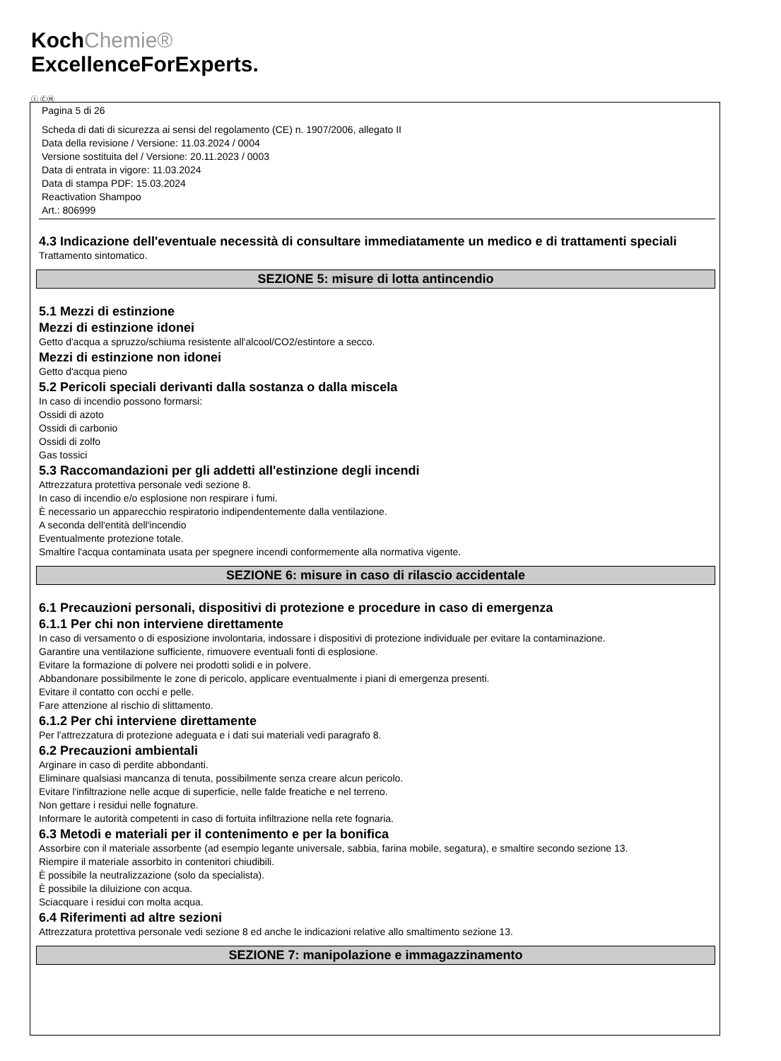KochChemie®
ExcellenceForExperts.
Ⓘ ⒸⒽ
Pagina 5 di 26
Scheda di dati di sicurezza ai sensi del regolamento (CE) n. 1907/2006, allegato II
Data della revisione / Versione: 11.03.2024 / 0004
Versione sostituita del / Versione: 20.11.2023 / 0003
Data di entrata in vigore: 11.03.2024
Data di stampa PDF: 15.03.2024
Reactivation Shampoo
Art.: 806999
4.3 Indicazione dell'eventuale necessità di consultare immediatamente un medico e di trattamenti speciali
Trattamento sintomatico.
SEZIONE 5: misure di lotta antincendio
5.1 Mezzi di estinzione
Mezzi di estinzione idonei
Getto d'acqua a spruzzo/schiuma resistente all'alcool/CO2/estintore a secco.
Mezzi di estinzione non idonei
Getto d'acqua pieno
5.2 Pericoli speciali derivanti dalla sostanza o dalla miscela
In caso di incendio possono formarsi:
Ossidi di azoto
Ossidi di carbonio
Ossidi di zolfo
Gas tossici
5.3 Raccomandazioni per gli addetti all'estinzione degli incendi
Attrezzatura protettiva personale vedi sezione 8.
In caso di incendio e/o esplosione non respirare i fumi.
È necessario un apparecchio respiratorio indipendentemente dalla ventilazione.
A seconda dell'entità dell'incendio
Eventualmente protezione totale.
Smaltire l'acqua contaminata usata per spegnere incendi conformemente alla normativa vigente.
SEZIONE 6: misure in caso di rilascio accidentale
6.1 Precauzioni personali, dispositivi di protezione e procedure in caso di emergenza
6.1.1 Per chi non interviene direttamente
In caso di versamento o di esposizione involontaria, indossare i dispositivi di protezione individuale per evitare la contaminazione.
Garantire una ventilazione sufficiente, rimuovere eventuali fonti di esplosione.
Evitare la formazione di polvere nei prodotti solidi e in polvere.
Abbandonare possibilmente le zone di pericolo, applicare eventualmente i piani di emergenza presenti.
Evitare il contatto con occhi e pelle.
Fare attenzione al rischio di slittamento.
6.1.2 Per chi interviene direttamente
Per l'attrezzatura di protezione adeguata e i dati sui materiali vedi paragrafo 8.
6.2 Precauzioni ambientali
Arginare in caso di perdite abbondanti.
Eliminare qualsiasi mancanza di tenuta, possibilmente senza creare alcun pericolo.
Evitare l'infiltrazione nelle acque di superficie, nelle falde freatiche e nel terreno.
Non gettare i residui nelle fognature.
Informare le autorità competenti in caso di fortuita infiltrazione nella rete fognaria.
6.3 Metodi e materiali per il contenimento e per la bonifica
Assorbire con il materiale assorbente (ad esempio legante universale, sabbia, farina mobile, segatura), e smaltire secondo sezione 13.
Riempire il materiale assorbito in contenitori chiudibili.
È possibile la neutralizzazione (solo da specialista).
È possibile la diluizione con acqua.
Sciacquare i residui con molta acqua.
6.4 Riferimenti ad altre sezioni
Attrezzatura protettiva personale vedi sezione 8 ed anche le indicazioni relative allo smaltimento sezione 13.
SEZIONE 7: manipolazione e immagazzinamento